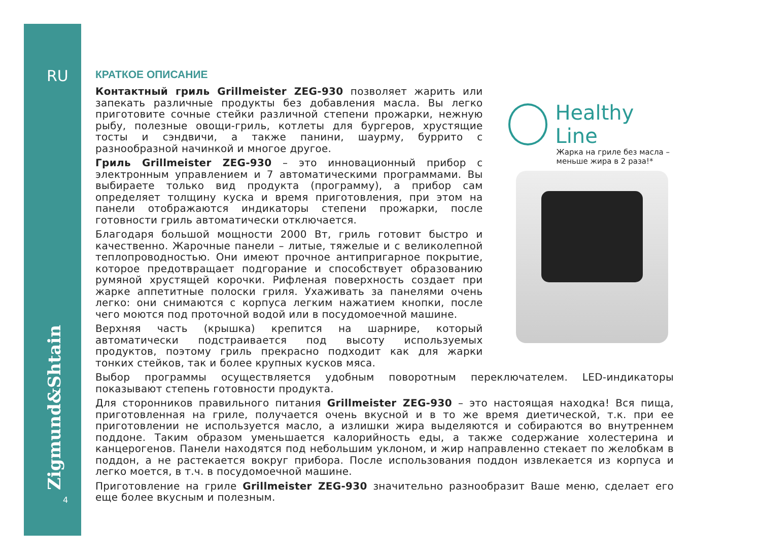RU
Zigmund&Shtain
4
КРАТКОЕ ОПИСАНИЕ
Контактный гриль Grillmeister ZEG-930 позволяет жарить или запекать различные продукты без добавления масла. Вы легко приготовите сочные стейки различной степени прожарки, нежную рыбу, полезные овощи-гриль, котлеты для бургеров, хрустящие тосты и сэндвичи, а также панини, шаурму, буррито с разнообразной начинкой и многое другое.
Гриль Grillmeister ZEG-930 – это инновационный прибор с электронным управлением и 7 автоматическими программами. Вы выбираете только вид продукта (программу), а прибор сам определяет толщину куска и время приготовления, при этом на панели отображаются индикаторы степени прожарки, после готовности гриль автоматически отключается.
Благодаря большой мощности 2000 Вт, гриль готовит быстро и качественно. Жарочные панели – литые, тяжелые и с великолепной теплопроводностью. Они имеют прочное антипригарное покрытие, которое предотвращает подгорание и способствует образованию румяной хрустящей корочки. Рифленая поверхность создает при жарке аппетитные полоски гриля. Ухаживать за панелями очень легко: они снимаются с корпуса легким нажатием кнопки, после чего моются под проточной водой или в посудомоечной машине.
Верхняя часть (крышка) крепится на шарнире, который автоматически подстраивается под высоту используемых продуктов, поэтому гриль прекрасно подходит как для жарки тонких стейков, так и более крупных кусков мяса.
Healthy Line
Жарка на гриле без масла –
меньше жира в 2 раза!*
Выбор программы осуществляется удобным поворотным переключателем. LED-индикаторы показывают степень готовности продукта.
Для сторонников правильного питания Grillmeister ZEG-930 – это настоящая находка! Вся пища, приготовленная на гриле, получается очень вкусной и в то же время диетической, т.к. при ее приготовлении не используется масло, а излишки жира выделяются и собираются во внутреннем поддоне. Таким образом уменьшается калорийность еды, а также содержание холестерина и канцерогенов. Панели находятся под небольшим уклоном, и жир направленно стекает по желобкам в поддон, а не растекается вокруг прибора. После использования поддон извлекается из корпуса и легко моется, в т.ч. в посудомоечной машине.
Приготовление на гриле Grillmeister ZEG-930 значительно разнообразит Ваше меню, сделает его еще более вкусным и полезным.